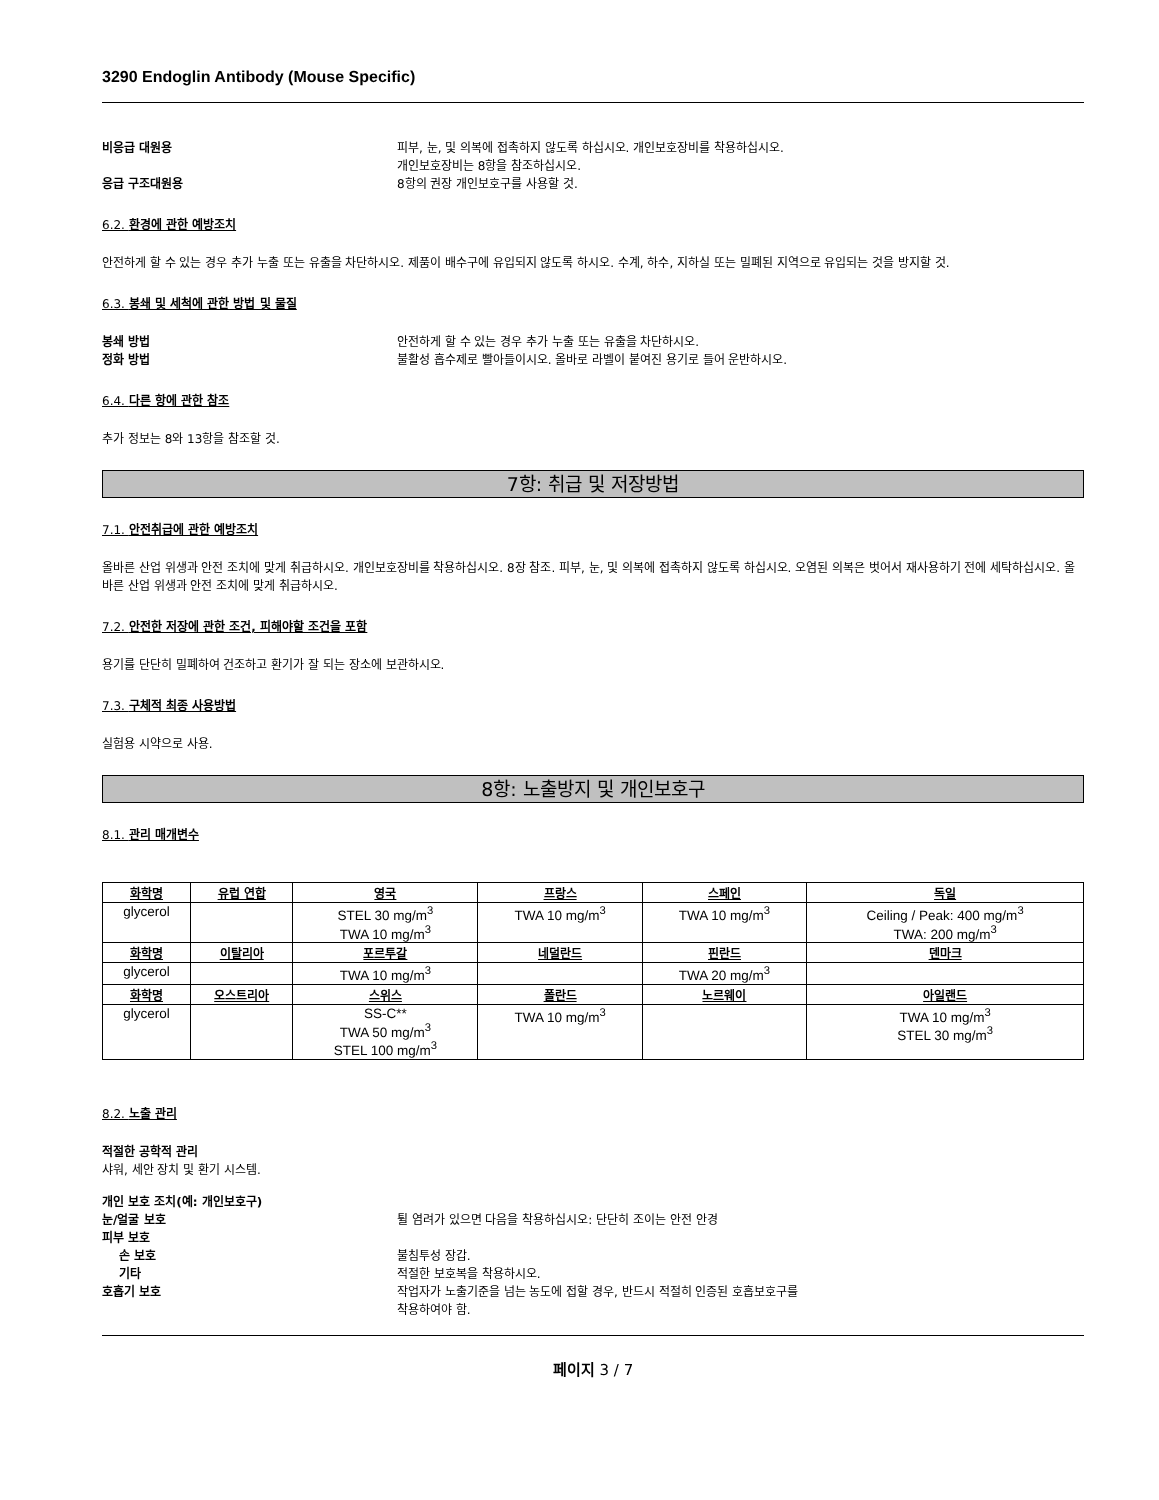3290 Endoglin Antibody (Mouse Specific)
비응급 대원용 피부, 눈, 및 의복에 접촉하지 않도록 하십시오. 개인보호장비를 착용하십시오.
개인보호장비는 8항을 참조하십시오.
응급 구조대원용 8항의 권장 개인보호구를 사용할 것.
6.2. 환경에 관한 예방조치
안전하게 할 수 있는 경우 추가 누출 또는 유출을 차단하시오. 제품이 배수구에 유입되지 않도록 하시오. 수계, 하수, 지하실 또는 밀폐된 지역으로 유입되는 것을 방지할 것.
6.3. 봉쇄 및 세척에 관한 방법 및 물질
봉쇄 방법 안전하게 할 수 있는 경우 추가 누출 또는 유출을 차단하시오.
정화 방법 불활성 흡수제로 빨아들이시오. 올바로 라벨이 붙여진 용기로 들어 운반하시오.
6.4. 다른 항에 관한 참조
추가 정보는 8와 13항을 참조할 것.
7항: 취급 및 저장방법
7.1. 안전취급에 관한 예방조치
올바른 산업 위생과 안전 조치에 맞게 취급하시오. 개인보호장비를 착용하십시오. 8장 참조. 피부, 눈, 및 의복에 접촉하지 않도록 하십시오. 오염된 의복은 벗어서 재사용하기 전에 세탁하십시오. 올바른 산업 위생과 안전 조치에 맞게 취급하시오.
7.2. 안전한 저장에 관한 조건, 피해야할 조건을 포함
용기를 단단히 밀폐하여 건조하고 환기가 잘 되는 장소에 보관하시오.
7.3. 구체적 최종 사용방법
실험용 시약으로 사용.
8항: 노출방지 및 개인보호구
8.1. 관리 매개변수
| 화학명 | 유럽 연합 | 영국 | 프랑스 | 스페인 | 독일 |
| --- | --- | --- | --- | --- | --- |
| glycerol | | STEL 30 mg/m<sup>3</sup> TWA 10 mg/m<sup>3</sup> | TWA 10 mg/m<sup>3</sup> | TWA 10 mg/m<sup>3</sup> | Ceiling / Peak: 400 mg/m<sup>3</sup> TWA: 200 mg/m<sup>3</sup> |
| 화학명 | 이탈리아 | 포르투갈 | 네덜란드 | 핀란드 | 덴마크 |
| glycerol | | TWA 10 mg/m<sup>3</sup> | | TWA 20 mg/m<sup>3</sup> | |
| 화학명 | 오스트리아 | 스위스 | 폴란드 | 노르웨이 | 아일랜드 |
| glycerol | | SS-C** TWA 50 mg/m<sup>3</sup> STEL 100 mg/m<sup>3</sup> | TWA 10 mg/m<sup>3</sup> | | TWA 10 mg/m<sup>3</sup> STEL 30 mg/m<sup>3</sup> |
8.2. 노출 관리
적절한 공학적 관리
샤워, 세안 장치 및 환기 시스템.
개인 보호 조치(예: 개인보호구)
눈/얼굴 보호 튈 염려가 있으면 다음을 착용하십시오: 단단히 조이는 안전 안경
피부 보호
손 보호 불침투성 장갑.
기타 적절한 보호복을 착용하시오.
호흡기 보호 작업자가 노출기준을 넘는 농도에 접할 경우, 반드시 적절히 인증된 호흡보호구를
착용하여야 함.
페이지 3 / 7